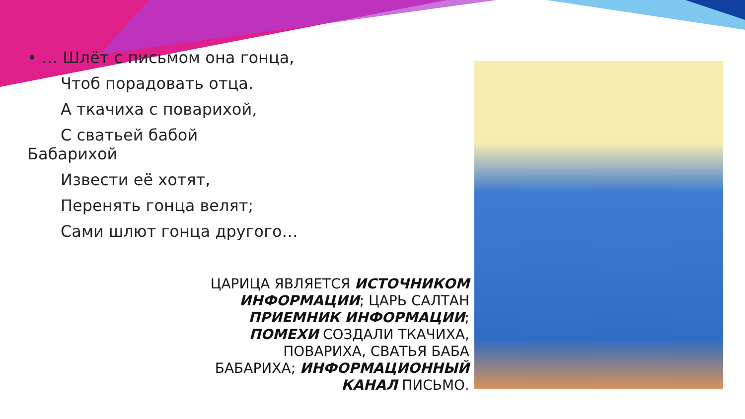• … Шлёт с письмом она гонца,
Чтоб порадовать отца.
А ткачиха с поварихой,
С сватьей бабой
Бабарихой
Извести её хотят,
Перенять гонца велят;
Сами шлют гонца другого…
ЦАРИЦА ЯВЛЯЕТСЯ ИСТОЧНИКОМ ИНФОРМАЦИИ; ЦАРЬ САЛТАН ПРИЕМНИК ИНФОРМАЦИИ; ПОМЕХИ СОЗДАЛИ ТКАЧИХА, ПОВАРИХА, СВАТЬЯ БАБА БАБАРИХА; ИНФОРМАЦИОННЫЙ КАНАЛ ПИСЬМО.